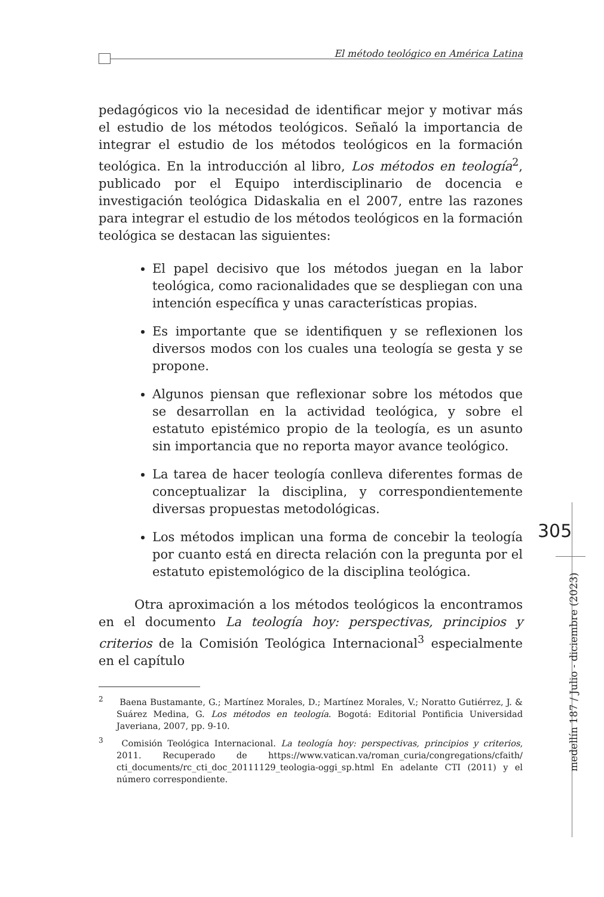El método teológico en América Latina
305
medellín 187 / Julio - diciembre (2023)
pedagógicos vio la necesidad de identificar mejor y motivar más el estudio de los métodos teológicos. Señaló la importancia de integrar el estudio de los métodos teológicos en la formación teológica. En la introducción al libro, Los métodos en teología<sup>2</sup>, publicado por el Equipo interdisciplinario de docencia e investigación teológica Didaskalia en el 2007, entre las razones para integrar el estudio de los métodos teológicos en la formación teológica se destacan las siguientes:
El papel decisivo que los métodos juegan en la labor teológica, como racionalidades que se despliegan con una intención específica y unas características propias.
Es importante que se identifiquen y se reflexionen los diversos modos con los cuales una teología se gesta y se propone.
Algunos piensan que reflexionar sobre los métodos que se desarrollan en la actividad teológica, y sobre el estatuto epistémico propio de la teología, es un asunto sin importancia que no reporta mayor avance teológico.
La tarea de hacer teología conlleva diferentes formas de conceptualizar la disciplina, y correspondientemente diversas propuestas metodológicas.
Los métodos implican una forma de concebir la teología por cuanto está en directa relación con la pregunta por el estatuto epistemológico de la disciplina teológica.
Otra aproximación a los métodos teológicos la encontramos en el documento La teología hoy: perspectivas, principios y criterios de la Comisión Teológica Internacional<sup>3</sup> especialmente en el capítulo
<sup>2</sup> Baena Bustamante, G.; Martínez Morales, D.; Martínez Morales, V.; Noratto Gutiérrez, J. & Suárez Medina, G. Los métodos en teología. Bogotá: Editorial Pontificia Universidad Javeriana, 2007, pp. 9-10.
<sup>3</sup> Comisión Teológica Internacional. La teología hoy: perspectivas, principios y criterios, 2011. Recuperado de https://www.vatican.va/roman_curia/congregations/cfaith/ cti_documents/rc_cti_doc_20111129_teologia-oggi_sp.html En adelante CTI (2011) y el número correspondiente.